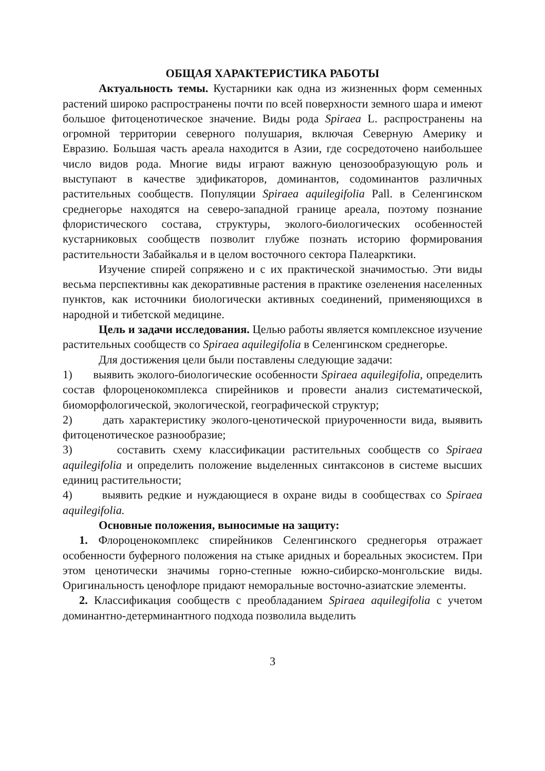ОБЩАЯ ХАРАКТЕРИСТИКА РАБОТЫ
Актуальность темы. Кустарники как одна из жизненных форм семенных растений широко распространены почти по всей поверхности земного шара и имеют большое фитоценотическое значение. Виды рода Spiraea L. распространены на огромной территории северного полушария, включая Северную Америку и Евразию. Большая часть ареала находится в Азии, где сосредоточено наибольшее число видов рода. Многие виды играют важную ценозообразующую роль и выступают в качестве эдификаторов, доминантов, содоминантов различных растительных сообществ. Популяции Spiraea aquilegifolia Pall. в Селенгинском среднегорье находятся на северо-западной границе ареала, поэтому познание флористического состава, структуры, эколого-биологических особенностей кустарниковых сообществ позволит глубже познать историю формирования растительности Забайкалья и в целом восточного сектора Палеарктики.
Изучение спирей сопряжено и с их практической значимостью. Эти виды весьма перспективны как декоративные растения в практике озеленения населенных пунктов, как источники биологически активных соединений, применяющихся в народной и тибетской медицине.
Цель и задачи исследования. Целью работы является комплексное изучение растительных сообществ со Spiraea aquilegifolia в Селенгинском среднегорье.
Для достижения цели были поставлены следующие задачи:
1) выявить эколого-биологические особенности Spiraea aquilegifolia, определить состав флороценокомплекса спирейников и провести анализ систематической, биоморфологической, экологической, географической структур;
2) дать характеристику эколого-ценотической приуроченности вида, выявить фитоценотическое разнообразие;
3) составить схему классификации растительных сообществ со Spiraea aquilegifolia и определить положение выделенных синтаксонов в системе высших единиц растительности;
4) выявить редкие и нуждающиеся в охране виды в сообществах со Spiraea aquilegifolia.
Основные положения, выносимые на защиту:
1. Флороценокомплекс спирейников Селенгинского среднегорья отражает особенности буферного положения на стыке аридных и бореальных экосистем. При этом ценотически значимы горно-степные южно-сибирско-монгольские виды. Оригинальность ценофлоре придают неморальные восточно-азиатские элементы.
2. Классификация сообществ с преобладанием Spiraea aquilegifolia с учетом доминантно-детерминантного подхода позволила выделить
3